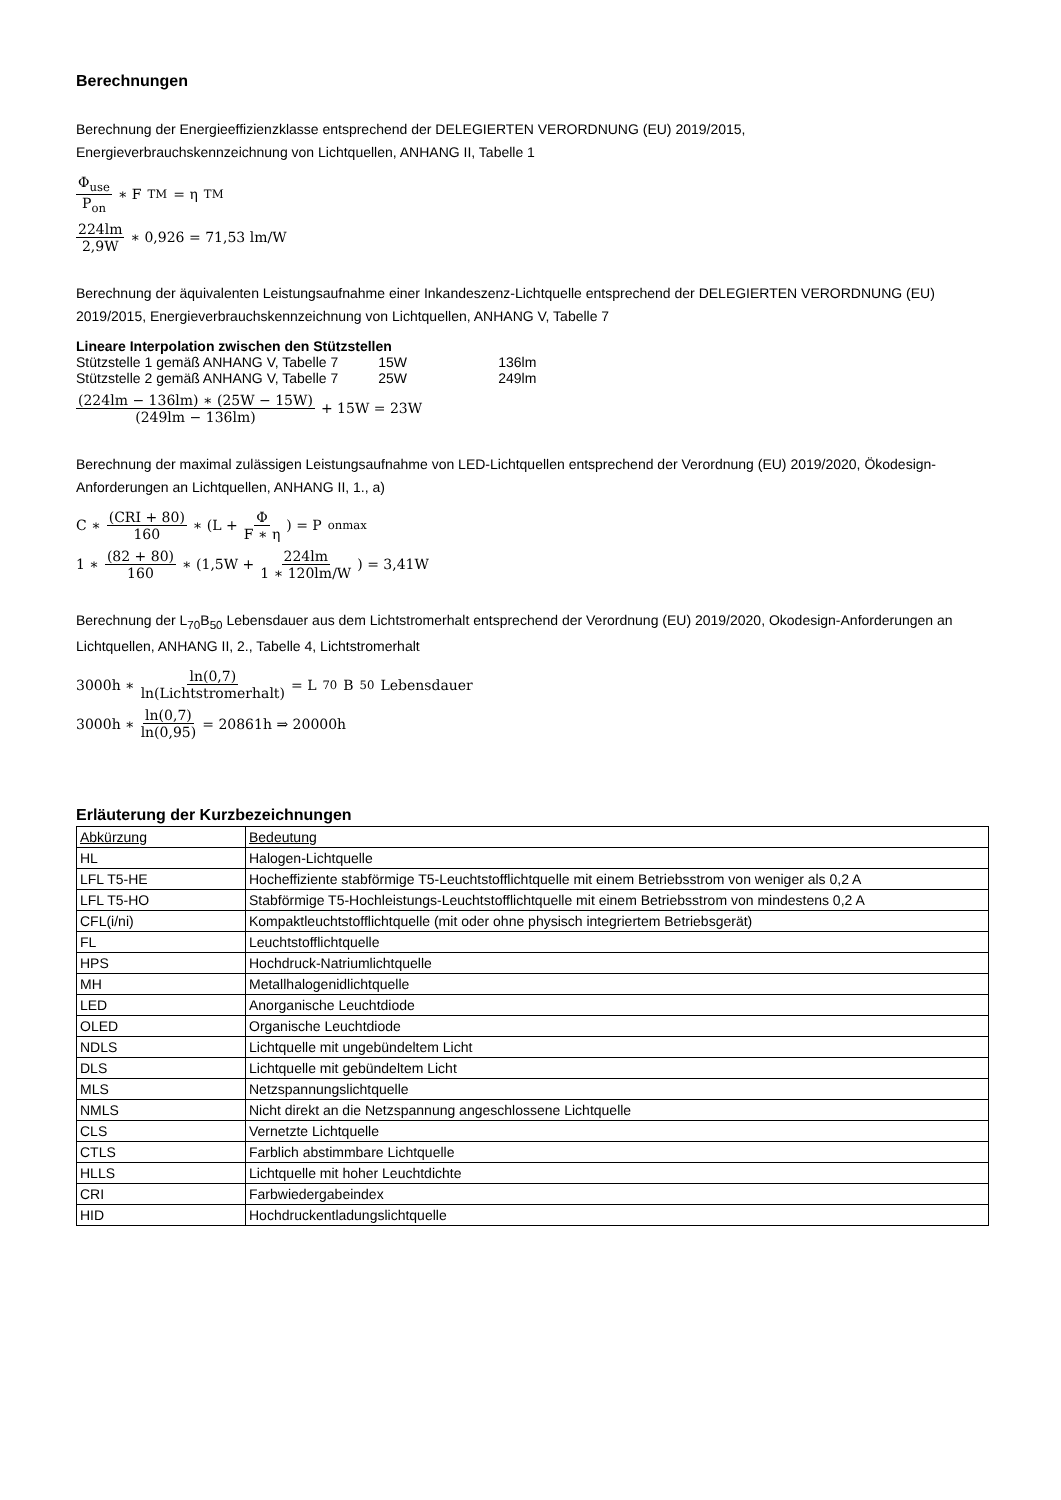Berechnungen
Berechnung der Energieeffizienzklasse entsprechend der DELEGIERTEN VERORDNUNG (EU) 2019/2015,
Energieverbrauchskennzeichnung von Lichtquellen, ANHANG II, Tabelle 1
Φ<sub>use</sub> P<sub>on</sub> ∗ F<sub>TM</sub> = η<sub>TM</sub>
224lm 2,9W ∗ 0,926 = 71,53 lm/W
Berechnung der äquivalenten Leistungsaufnahme einer Inkandeszenz-Lichtquelle entsprechend der DELEGIERTEN VERORDNUNG (EU) 2019/2015, Energieverbrauchskennzeichnung von Lichtquellen, ANHANG V, Tabelle 7
Lineare Interpolation zwischen den Stützstellen
| Stützstelle 1 gemäß ANHANG V, Tabelle 7 | 15W | 136lm |
| Stützstelle 2 gemäß ANHANG V, Tabelle 7 | 25W | 249lm |
(224lm − 136lm) ∗ (25W − 15W) (249lm − 136lm) + 15W = 23W
Berechnung der maximal zulässigen Leistungsaufnahme von LED-Lichtquellen entsprechend der Verordnung (EU) 2019/2020, Ökodesign-Anforderungen an Lichtquellen, ANHANG II, 1., a)
C ∗ (CRI + 80) 160 ∗ (L + Φ F ∗ η) = P<sub>onmax</sub>
1 ∗ (82 + 80) 160 ∗ (1,5W + 224lm 1 ∗ 120lm/W) = 3,41W
Berechnung der L<sub>70</sub>B<sub>50</sub> Lebensdauer aus dem Lichtstromerhalt entsprechend der Verordnung (EU) 2019/2020, Okodesign-Anforderungen an Lichtquellen, ANHANG II, 2., Tabelle 4, Lichtstromerhalt
3000h ∗ ln(0,7) ln(Lichtstromerhalt) = L<sub>70</sub>B<sub>50</sub> Lebensdauer
3000h ∗ ln(0,7) ln(0,95) = 20861h ⇒ 20000h
Erläuterung der Kurzbezeichnungen
| Abkürzung | Bedeutung |
| --- | --- |
| HL | Halogen-Lichtquelle |
| LFL T5-HE | Hocheffiziente stabförmige T5-Leuchtstofflichtquelle mit einem Betriebsstrom von weniger als 0,2 A |
| LFL T5-HO | Stabförmige T5-Hochleistungs-Leuchtstofflichtquelle mit einem Betriebsstrom von mindestens 0,2 A |
| CFL(i/ni) | Kompaktleuchtstofflichtquelle (mit oder ohne physisch integriertem Betriebsgerät) |
| FL | Leuchtstofflichtquelle |
| HPS | Hochdruck-Natriumlichtquelle |
| MH | Metallhalogenidlichtquelle |
| LED | Anorganische Leuchtdiode |
| OLED | Organische Leuchtdiode |
| NDLS | Lichtquelle mit ungebündeltem Licht |
| DLS | Lichtquelle mit gebündeltem Licht |
| MLS | Netzspannungslichtquelle |
| NMLS | Nicht direkt an die Netzspannung angeschlossene Lichtquelle |
| CLS | Vernetzte Lichtquelle |
| CTLS | Farblich abstimmbare Lichtquelle |
| HLLS | Lichtquelle mit hoher Leuchtdichte |
| CRI | Farbwiedergabeindex |
| HID | Hochdruckentladungslichtquelle |